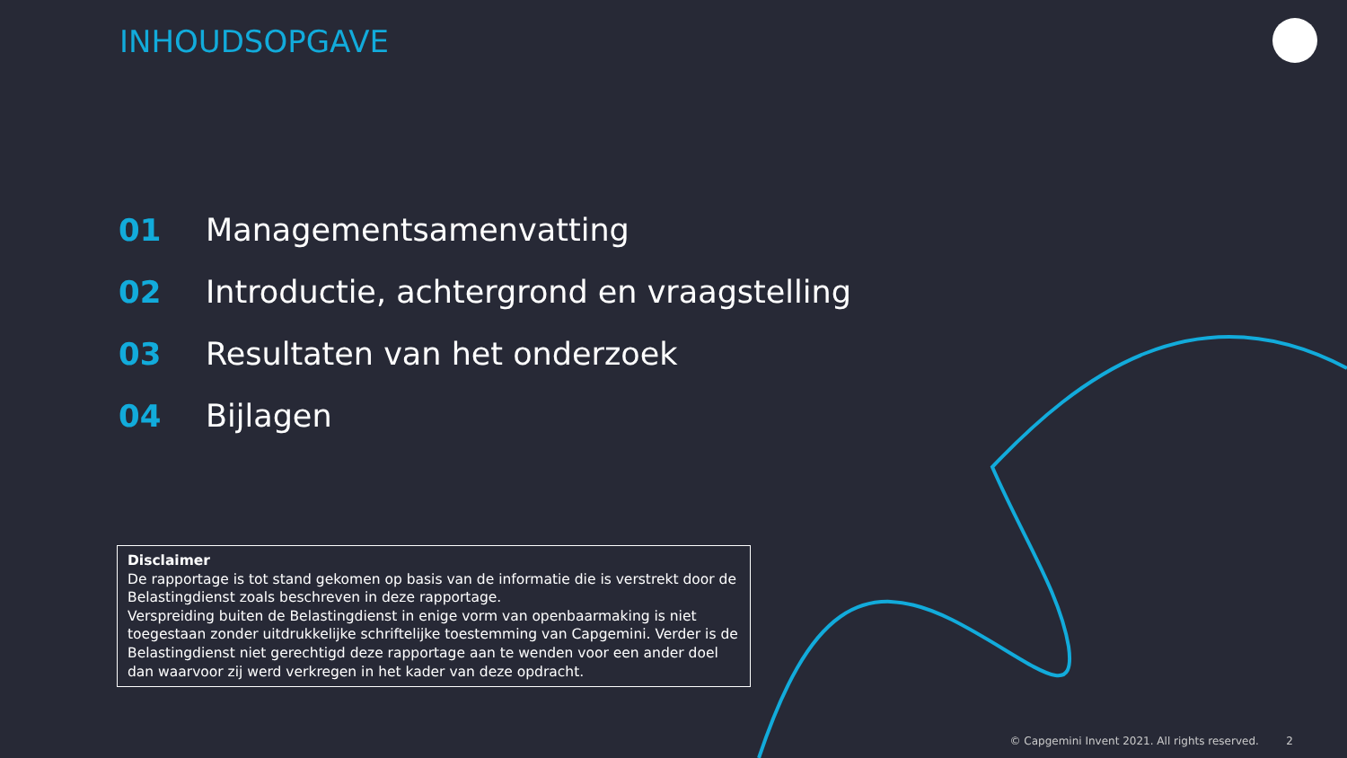INHOUDSOPGAVE
01 Managementsamenvatting
02 Introductie, achtergrond en vraagstelling
03 Resultaten van het onderzoek
04 Bijlagen
Disclaimer
De rapportage is tot stand gekomen op basis van de informatie die is verstrekt door de Belastingdienst zoals beschreven in deze rapportage.
Verspreiding buiten de Belastingdienst in enige vorm van openbaarmaking is niet toegestaan zonder uitdrukkelijke schriftelijke toestemming van Capgemini. Verder is de Belastingdienst niet gerechtigd deze rapportage aan te wenden voor een ander doel dan waarvoor zij werd verkregen in het kader van deze opdracht.
© Capgemini Invent 2021. All rights reserved. 2